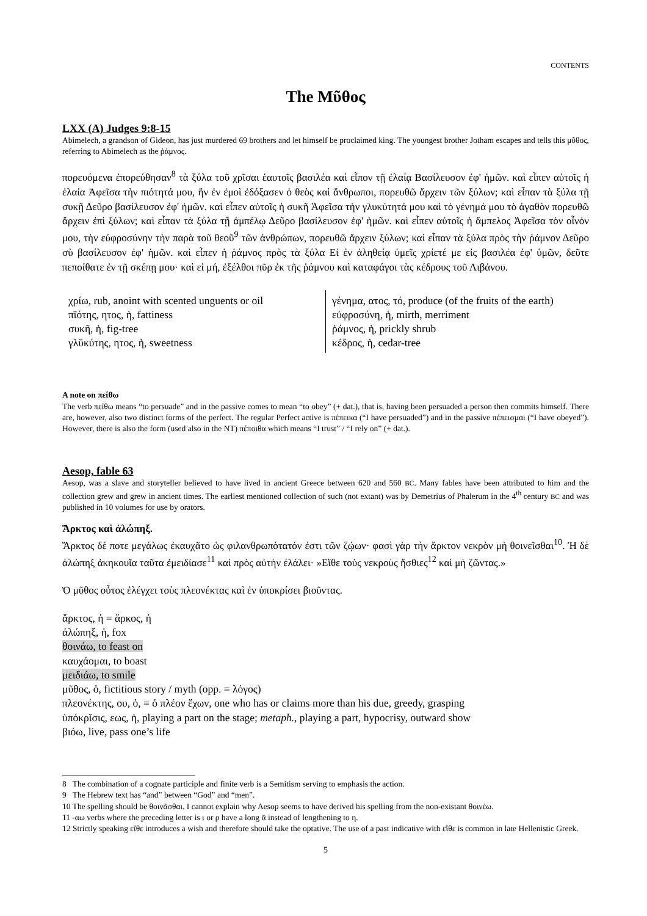CONTENTS
The Μῦθος
LXX (A) Judges 9:8-15
Abimelech, a grandson of Gideon, has just murdered 69 brothers and let himself be proclaimed king. The youngest brother Jotham escapes and tells this μῦθος, referring to Abimelech as the ῥάμνος.
πορευόμενα ἐπορεύθησαν<sup>8</sup> τὰ ξύλα τοῦ χρῖσαι ἑαυτοῖς βασιλέα καὶ εἶπον τῇ ἐλαίᾳ Βασίλευσον ἐφ' ἡμῶν. καὶ εἶπεν αὐτοῖς ἡ ἐλαία Ἀφεῖσα τὴν πιότητά μου, ἣν ἐν ἐμοὶ ἐδόξασεν ὁ θεὸς καὶ ἄνθρωποι, πορευθῶ ἄρχειν τῶν ξύλων; καὶ εἶπαν τὰ ξύλα τῇ συκῇ Δεῦρο βασίλευσον ἐφ' ἡμῶν. καὶ εἶπεν αὐτοῖς ἡ συκῆ Ἀφεῖσα τὴν γλυκύτητά μου καὶ τὸ γένημά μου τὸ ἀγαθὸν πορευθῶ ἄρχειν ἐπὶ ξύλων; καὶ εἶπαν τὰ ξύλα τῇ ἀμπέλῳ Δεῦρο βασίλευσον ἐφ' ἡμῶν. καὶ εἶπεν αὐτοῖς ἡ ἄμπελος Ἀφεῖσα τὸν οἶνόν μου, τὴν εὐφροσύνην τὴν παρὰ τοῦ θεοῦ<sup>9</sup> τῶν ἀνθρώπων, πορευθῶ ἄρχειν ξύλων; καὶ εἶπαν τὰ ξύλα πρὸς τὴν ῥάμνον Δεῦρο σὺ βασίλευσον ἐφ' ἡμῶν. καὶ εἶπεν ἡ ῥάμνος πρὸς τὰ ξύλα Εἰ ἐν ἀληθείᾳ ὑμεῖς χρίετέ με εἰς βασιλέα ἐφ' ὑμῶν, δεῦτε πεποίθατε ἐν τῇ σκέπῃ μου· καὶ εἰ μή, ἐξέλθοι πῦρ ἐκ τῆς ῥάμνου καὶ καταφάγοι τὰς κέδρους τοῦ Λιβάνου.
| χρίω, rub, anoint with scented unguents or oil πῑότης, ητος, ἡ, fattiness συκῆ, ἡ, fig-tree γλῠκύτης, ητος, ἡ, sweetness | γένημα, ατος, τό, produce (of the fruits of the earth) εὐφροσύνη, ἡ, mirth, merriment ῥάμνος, ἡ, prickly shrub κέδρος, ἡ, cedar-tree |
A note on πείθω
The verb πείθω means “to persuade” and in the passive comes to mean “to obey” (+ dat.), that is, having been persuaded a person then commits himself. There are, however, also two distinct forms of the perfect. The regular Perfect active is πέπεικα (“I have persuaded”) and in the passive πέπεισμαι (“I have obeyed”). However, there is also the form (used also in the NT) πέποιθα which means “I trust” / “I rely on” (+ dat.).
Aesop, fable 63
Aesop, was a slave and storyteller believed to have lived in ancient Greece between 620 and 560 BC. Many fables have been attributed to him and the collection grew and grew in ancient times. The earliest mentioned collection of such (not extant) was by Demetrius of Phalerum in the 4<sup>th</sup> century BC and was published in 10 volumes for use by orators.
Ἄρκτος καὶ ἀλώπηξ.
Ἄρκτος δέ ποτε μεγάλως ἐκαυχᾶτο ὡς φιλανθρωπότατόν ἐστι τῶν ζῴων· φασὶ γὰρ τὴν ἄρκτον νεκρὸν μὴ θοινεῖσθαι<sup>10</sup>. Ἡ δὲ ἀλώπηξ ἀκηκουῖα ταῦτα ἐμειδίασε<sup>11</sup> καὶ πρὸς αὐτὴν ἐλάλει· »Εἴθε τοὺς νεκροὺς ἤσθιες<sup>12</sup> καὶ μὴ ζῶντας.»
Ὁ μῦθος οὗτος ἐλέγχει τοὺς πλεονέκτας καὶ ἐν ὑποκρίσει βιοῦντας.
ἄρκτος, ἡ = ἄρκος, ἡ
ἀλώπηξ, ἡ, fox
θοινάω, to feast on
καυχάομαι, to boast
μειδιάω, to smile
μῦθος, ὁ, fictitious story / myth (opp. = λόγος)
πλεονέκτης, ου, ὁ, = ὁ πλέον ἔχων, one who has or claims more than his due, greedy, grasping
ὑπόκρῐσις, εως, ἡ, playing a part on the stage; metaph., playing a part, hypocrisy, outward show
βιόω, live, pass one’s life
8 The combination of a cognate participle and finite verb is a Semitism serving to emphasis the action.
9 The Hebrew text has “and” between “God” and “men”.
10 The spelling should be θοινᾶσθαι. I cannot explain why Aesop seems to have derived his spelling from the non-existant θοινέω.
11 -αω verbs where the preceding letter is ι or ρ have a long ᾱ instead of lengthening to η.
12 Strictly speaking εἴθε introduces a wish and therefore should take the optative. The use of a past indicative with εἴθε is common in late Hellenistic Greek.
5